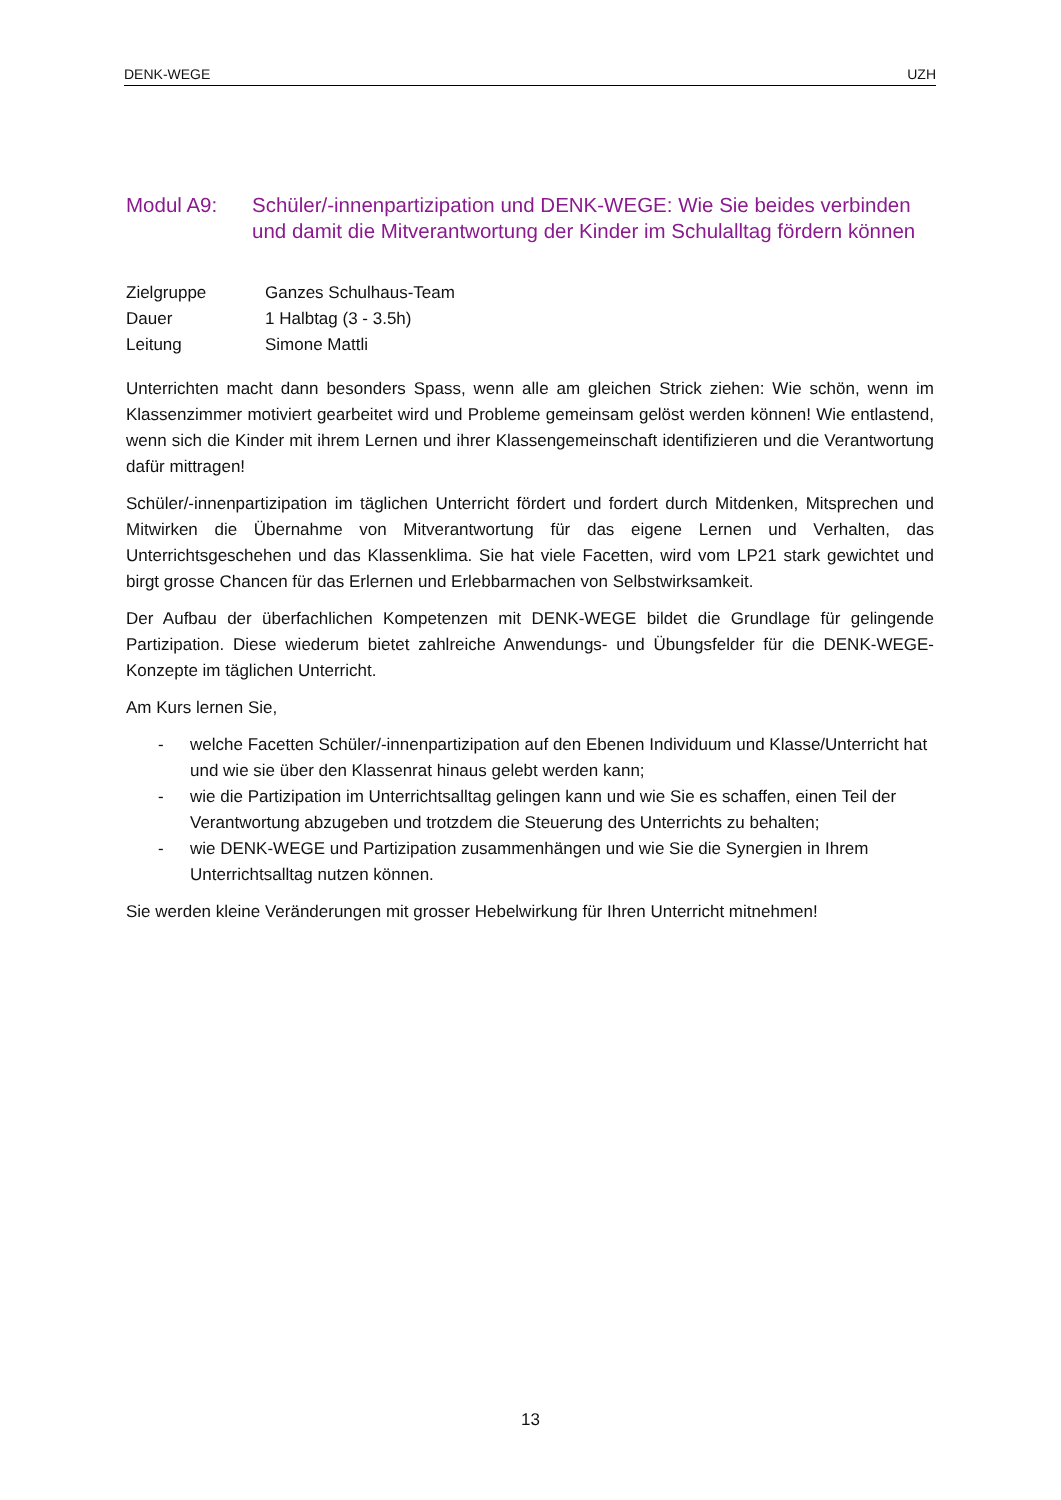DENK-WEGE UZH
Modul A9: Schüler/-innenpartizipation und DENK-WEGE: Wie Sie beides verbinden und damit die Mitverantwortung der Kinder im Schulalltag fördern können
Zielgruppe Ganzes Schulhaus-Team Dauer 1 Halbtag (3 - 3.5h) Leitung Simone Mattli
Unterrichten macht dann besonders Spass, wenn alle am gleichen Strick ziehen: Wie schön, wenn im Klassenzimmer motiviert gearbeitet wird und Probleme gemeinsam gelöst werden können! Wie entlastend, wenn sich die Kinder mit ihrem Lernen und ihrer Klassengemeinschaft identifizieren und die Verantwortung dafür mittragen!
Schüler/-innenpartizipation im täglichen Unterricht fördert und fordert durch Mitdenken, Mitsprechen und Mitwirken die Übernahme von Mitverantwortung für das eigene Lernen und Verhalten, das Unterrichtsgeschehen und das Klassenklima. Sie hat viele Facetten, wird vom LP21 stark gewichtet und birgt grosse Chancen für das Erlernen und Erlebbarmachen von Selbstwirksamkeit.
Der Aufbau der überfachlichen Kompetenzen mit DENK-WEGE bildet die Grundlage für gelingende Partizipation. Diese wiederum bietet zahlreiche Anwendungs- und Übungsfelder für die DENK-WEGE-Konzepte im täglichen Unterricht.
Am Kurs lernen Sie,
- welche Facetten Schüler/-innenpartizipation auf den Ebenen Individuum und Klasse/Unterricht hat und wie sie über den Klassenrat hinaus gelebt werden kann;
- wie die Partizipation im Unterrichtsalltag gelingen kann und wie Sie es schaffen, einen Teil der Verantwortung abzugeben und trotzdem die Steuerung des Unterrichts zu behalten;
- wie DENK-WEGE und Partizipation zusammenhängen und wie Sie die Synergien in Ihrem Unterrichtsalltag nutzen können.
Sie werden kleine Veränderungen mit grosser Hebelwirkung für Ihren Unterricht mitnehmen!
13